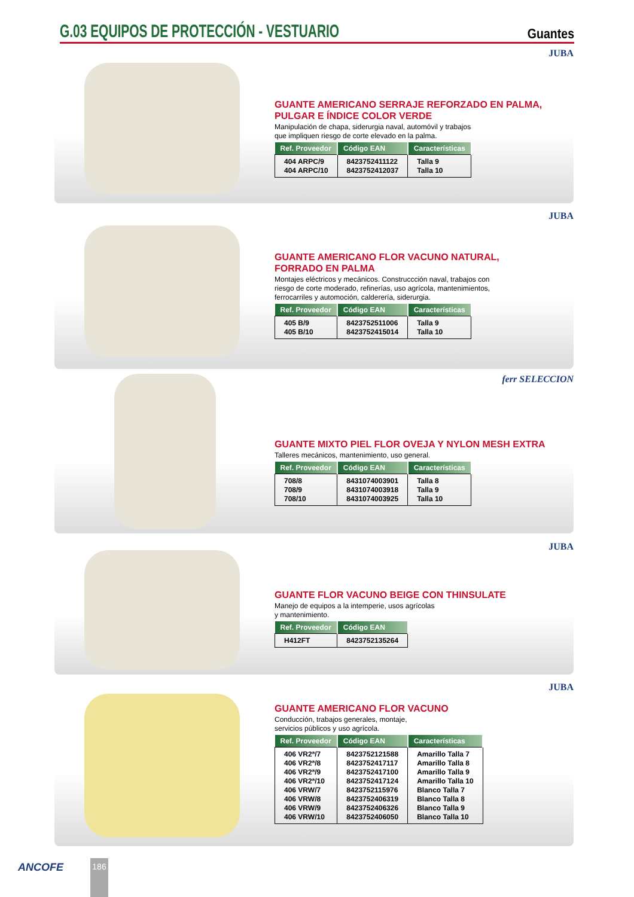G.03 EQUIPOS DE PROTECCIÓN - VESTUARIO
Guantes
JUBA
GUANTE AMERICANO SERRAJE REFORZADO EN PALMA,
PULGAR E ÍNDICE COLOR VERDE
Manipulación de chapa, siderurgia naval, automóvil y trabajos
que impliquen riesgo de corte elevado en la palma.
| Ref. Proveedor | Código EAN | Características |
| --- | --- | --- |
| 404 ARPC/9 | 8423752411122 | Talla 9 |
| 404 ARPC/10 | 8423752412037 | Talla 10 |
JUBA
GUANTE AMERICANO FLOR VACUNO NATURAL,
FORRADO EN PALMA
Montajes eléctricos y mecánicos. Construccción naval, trabajos con
riesgo de corte moderado, refinerías, uso agrícola, mantenimientos,
ferrocarriles y automoción, calderería, siderurgia.
| Ref. Proveedor | Código EAN | Características |
| --- | --- | --- |
| 405 B/9 | 8423752511006 | Talla 9 |
| 405 B/10 | 8423752415014 | Talla 10 |
ferr SELECCION
GUANTE MIXTO PIEL FLOR OVEJA Y NYLON MESH EXTRA
Talleres mecánicos, mantenimiento, uso general.
| Ref. Proveedor | Código EAN | Características |
| --- | --- | --- |
| 708/8 | 8431074003901 | Talla 8 |
| 708/9 | 8431074003918 | Talla 9 |
| 708/10 | 8431074003925 | Talla 10 |
JUBA
GUANTE FLOR VACUNO BEIGE CON THINSULATE
Manejo de equipos a la intemperie, usos agrícolas
y mantenimiento.
| Ref. Proveedor | Código EAN |
| --- | --- |
| H412FT | 8423752135264 |
JUBA
GUANTE AMERICANO FLOR VACUNO
Conducción, trabajos generales, montaje,
servicios públicos y uso agrícola.
| Ref. Proveedor | Código EAN | Características |
| --- | --- | --- |
| 406 VR2ª/7 | 8423752121588 | Amarillo Talla 7 |
| 406 VR2ª/8 | 8423752417117 | Amarillo Talla 8 |
| 406 VR2ª/9 | 8423752417100 | Amarillo Talla 9 |
| 406 VR2ª/10 | 8423752417124 | Amarillo Talla 10 |
| 406 VRW/7 | 8423752115976 | Blanco Talla 7 |
| 406 VRW/8 | 8423752406319 | Blanco Talla 8 |
| 406 VRW/9 | 8423752406326 | Blanco Talla 9 |
| 406 VRW/10 | 8423752406050 | Blanco Talla 10 |
ANCOFE 186